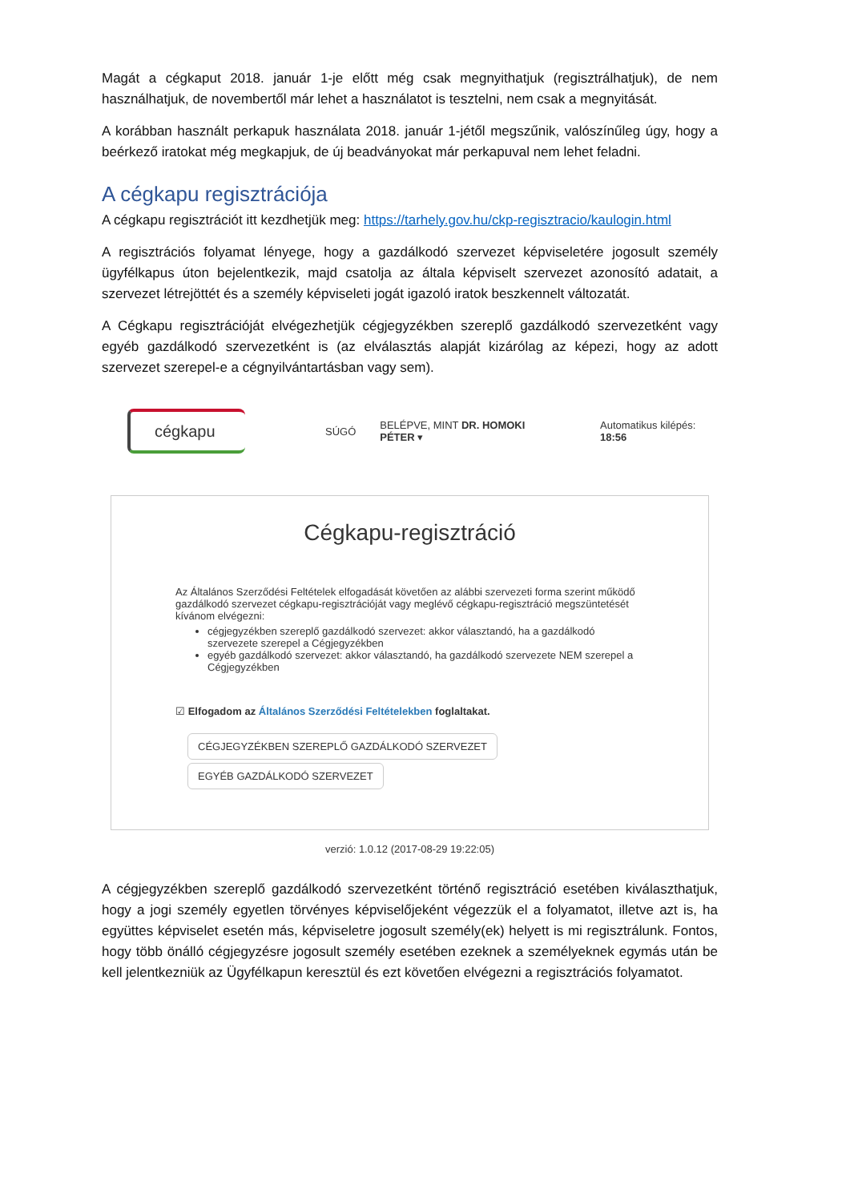Magát a cégkaput 2018. január 1-je előtt még csak megnyithatjuk (regisztrálhatjuk), de nem használhatjuk, de novembertől már lehet a használatot is tesztelni, nem csak a megnyitását.
A korábban használt perkapuk használata 2018. január 1-jétől megszűnik, valószínűleg úgy, hogy a beérkező iratokat még megkapjuk, de új beadványokat már perkapuval nem lehet feladni.
A cégkapu regisztrációja
A cégkapu regisztrációt itt kezdhetjük meg: https://tarhely.gov.hu/ckp-regisztracio/kaulogin.html
A regisztrációs folyamat lényege, hogy a gazdálkodó szervezet képviseletére jogosult személy ügyfélkapus úton bejelentkezik, majd csatolja az általa képviselt szervezet azonosító adatait, a szervezet létrejöttét és a személy képviseleti jogát igazoló iratok beszkennelt változatát.
A Cégkapu regisztrációját elvégezhetjük cégjegyzékben szereplő gazdálkodó szervezetként vagy egyéb gazdálkodó szervezetként is (az elválasztás alapját kizárólag az képezi, hogy az adott szervezet szerepel-e a cégnyilvántartásban vagy sem).
cégkapu
SÚGÓ BELÉPVE, MINT DR. HOMOKI PÉTER ▾ Automatikus kilépés: 18:56
Cégkapu-regisztráció
Az Általános Szerződési Feltételek elfogadását követően az alábbi szervezeti forma szerint működő gazdálkodó szervezet cégkapu-regisztrációját vagy meglévő cégkapu-regisztráció megszüntetését kívánom elvégezni:
cégjegyzékben szereplő gazdálkodó szervezet: akkor választandó, ha a gazdálkodó szervezete szerepel a Cégjegyzékben
egyéb gazdálkodó szervezet: akkor választandó, ha gazdálkodó szervezete NEM szerepel a Cégjegyzékben
☑ Elfogadom az Általános Szerződési Feltételekben foglaltakat.
CÉGJEGYZÉKBEN SZEREPLŐ GAZDÁLKODÓ SZERVEZET
EGYÉB GAZDÁLKODÓ SZERVEZET
verzió: 1.0.12 (2017-08-29 19:22:05)
A cégjegyzékben szereplő gazdálkodó szervezetként történő regisztráció esetében kiválaszthatjuk, hogy a jogi személy egyetlen törvényes képviselőjeként végezzük el a folyamatot, illetve azt is, ha együttes képviselet esetén más, képviseletre jogosult személy(ek) helyett is mi regisztrálunk. Fontos, hogy több önálló cégjegyzésre jogosult személy esetében ezeknek a személyeknek egymás után be kell jelentkezniük az Ügyfélkapun keresztül és ezt követően elvégezni a regisztrációs folyamatot.